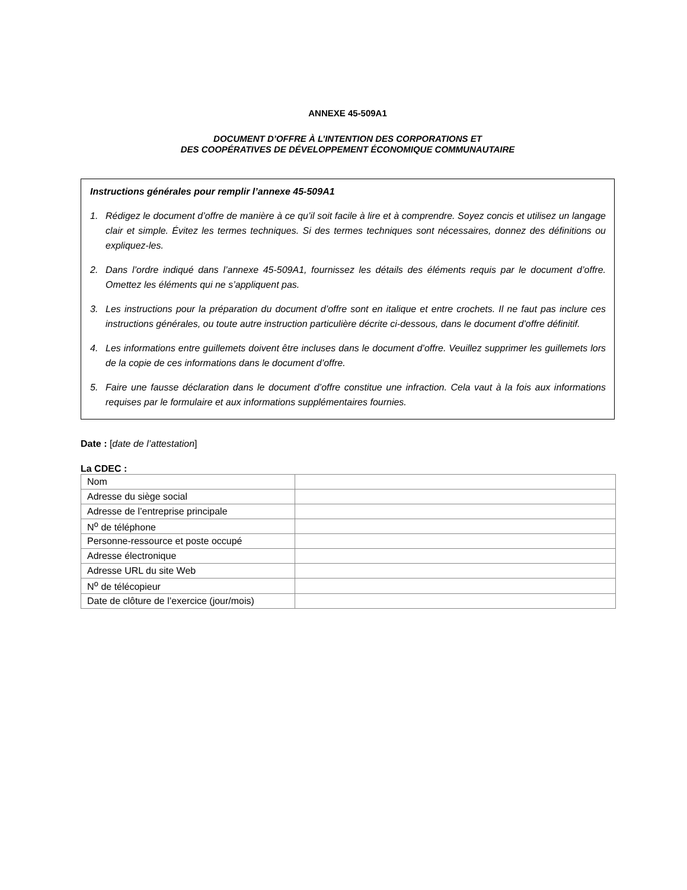ANNEXE 45-509A1
DOCUMENT D’OFFRE À L’INTENTION DES CORPORATIONS ET
DES COOPÉRATIVES DE DÉVELOPPEMENT ÉCONOMIQUE COMMUNAUTAIRE
Instructions générales pour remplir l’annexe 45-509A1
1. Rédigez le document d’offre de manière à ce qu’il soit facile à lire et à comprendre. Soyez concis et utilisez un langage clair et simple. Évitez les termes techniques. Si des termes techniques sont nécessaires, donnez des définitions ou expliquez-les.
2. Dans l’ordre indiqué dans l’annexe 45-509A1, fournissez les détails des éléments requis par le document d’offre. Omettez les éléments qui ne s’appliquent pas.
3. Les instructions pour la préparation du document d’offre sont en italique et entre crochets. Il ne faut pas inclure ces instructions générales, ou toute autre instruction particulière décrite ci-dessous, dans le document d’offre définitif.
4. Les informations entre guillemets doivent être incluses dans le document d’offre. Veuillez supprimer les guillemets lors de la copie de ces informations dans le document d’offre.
5. Faire une fausse déclaration dans le document d’offre constitue une infraction. Cela vaut à la fois aux informations requises par le formulaire et aux informations supplémentaires fournies.
Date : [date de l’attestation]
La CDEC :
| Nom | |
| Adresse du siège social | |
| Adresse de l’entreprise principale | |
| N<sup>o</sup> de téléphone | |
| Personne-ressource et poste occupé | |
| Adresse électronique | |
| Adresse URL du site Web | |
| N<sup>o</sup> de télécopieur | |
| Date de clôture de l’exercice (jour/mois) | |